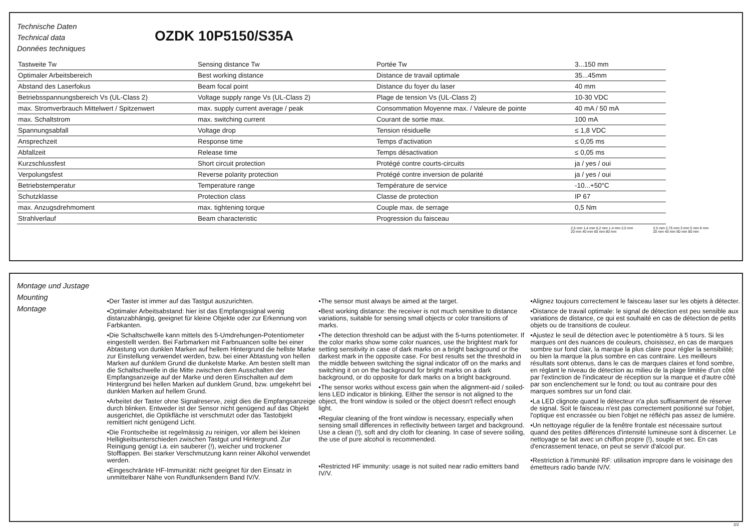Technische Daten
Technical data
Données techniques
OZDK 10P5150/S35A
| Tastweite Tw | Sensing distance Tw | Portée Tw | 3...150 mm |
| Optimaler Arbeitsbereich | Best working distance | Distance de travail optimale | 35...45mm |
| Abstand des Laserfokus | Beam focal point | Distance du foyer du laser | 40 mm |
| Betriebsspannungsbereich Vs (UL-Class 2) | Voltage supply range Vs (UL-Class 2) | Plage de tension Vs (UL-Class 2) | 10-30 VDC |
| max. Stromverbrauch Mittelwert / Spitzenwert | max. supply current average / peak | Consommation Moyenne max. / Valeure de pointe | 40 mA / 50 mA |
| max. Schaltstrom | max. switching current | Courant de sortie max. | 100 mA |
| Spannungsabfall | Voltage drop | Tension résiduelle | ≤ 1,8 VDC |
| Ansprechzeit | Response time | Temps d'activation | ≤ 0,05 ms |
| Abfallzeit | Release time | Temps désactivation | ≤ 0,05 ms |
| Kurzschlussfest | Short circuit protection | Protégé contre courts-circuits | ja / yes / oui |
| Verpolungsfest | Reverse polarity protection | Protégé contre inversion de polarité | ja / yes / oui |
| Betriebstemperatur | Temperature range | Température de service | -10...+50°C |
| Schutzklasse | Protection class | Classe de protection | IP 67 |
| max. Anzugsdrehmoment | max. tightening torque | Couple max. de serrage | 0,5 Nm |
| Strahlverlauf | Beam characteristic | Progression du faisceau | |
2,5 mm 1,4 mm 0,2 mm 1,4 mm 2,5 mm
20 mm 40 mm 60 mm 80 mm
2,5 mm 2,75 mm 3 mm 5 mm 8 mm
20 mm 40 mm 60 mm 80 mm
Montage und Justage
Mounting
Montage
•Der Taster ist immer auf das Tastgut auszurichten.
•Optimaler Arbeitsabstand: hier ist das Empfangssignal wenig distanzabhängig, geeignet für kleine Objekte oder zur Erkennung von Farbkanten.
•Die Schaltschwelle kann mittels des 5-Umdrehungen-Potentiometer eingestellt werden. Bei Farbmarken mit Farbnuancen sollte bei einer Abtastung von dunklen Marken auf hellem Hintergrund die hellste Marke zur Einstellung verwendet werden, bzw. bei einer Abtastung von hellen Marken auf dunklem Grund die dunkelste Marke. Am besten stellt man die Schaltschwelle in die Mitte zwischen dem Ausschalten der Empfangsanzeige auf der Marke und deren Einschalten auf dem Hintergrund bei hellen Marken auf dunklem Grund, bzw. umgekehrt bei dunklen Marken auf hellem Grund.
•Arbeitet der Taster ohne Signalreserve, zeigt dies die Empfangsanzeige durch blinken. Entweder ist der Sensor nicht genügend auf das Objekt ausgerichtet, die Optikfläche ist verschmutzt oder das Tastobjekt remittiert nicht genügend Licht.
•Die Frontscheibe ist regelmässig zu reinigen, vor allem bei kleinen Helligkeitsunterschieden zwischen Tastgut und Hintergrund. Zur Reinigung genügt i.a. ein sauberer (!), weicher und trockener Stofflappen. Bei starker Verschmutzung kann reiner Alkohol verwendet werden.
•Eingeschränkte HF-Immunität: nicht geeignet für den Einsatz in unmittelbarer Nähe von Rundfunksendern Band IV/V.
•The sensor must always be aimed at the target.
•Best working distance: the receiver is not much sensitive to distance variations, suitable for sensing small objects or color transitions of marks.
•The detection threshold can be adjust with the 5-turns potentiometer. If the color marks show some color nuances, use the brightest mark for setting sensitivity in case of dark marks on a bright background or the darkest mark in the opposite case. For best results set the threshold in the middle between switching the signal indicator off on the marks and switching it on on the background for bright marks on a dark background, or do opposite for dark marks on a bright background.
•The sensor works without excess gain when the alignment-aid / soiled-lens LED indicator is blinking. Either the sensor is not aligned to the object, the front window is soiled or the object doesn't reflect enough light.
•Regular cleaning of the front window is necessary, especially when sensing small differences in reflectivity between target and background. Use a clean (!), soft and dry cloth for cleaning. In case of severe soiling, the use of pure alcohol is recommended.
•Restricted HF immunity: usage is not suited near radio emitters band IV/V.
•Alignez toujours correctement le faisceau laser sur les objets à détecter.
•Distance de travail optimale: le signal de détection est peu sensible aux variations de distance, ce qui est souhaité en cas de détection de petits objets ou de transitions de couleur.
•Ajustez le seuil de détection avec le potentiomètre à 5 tours. Si les marques ont des nuances de couleurs, choisissez, en cas de marques sombre sur fond clair, la marque la plus claire pour régler la sensibilité; ou bien la marque la plus sombre en cas contraire. Les meilleurs résultats sont obtenus, dans le cas de marques claires et fond sombre, en réglant le niveau de détection au milieu de la plage limitée d'un côté par l'extinction de l'indicateur de réception sur la marque et d'autre côté par son enclenchement sur le fond; ou tout au contraire pour des marques sombres sur un fond clair.
•La LED clignote quand le détecteur n'a plus suffisamment de réserve de signal. Soit le faisceau n'est pas correctement positionné sur l'objet, l'optique est encrassée ou bien l'objet ne réfléchi pas assez de lumière.
•Un nettoyage régulier de la fenêtre frontale est nécessaire surtout quand des petites différences d'intensité lumineuse sont à discerner. Le nettoyage se fait avec un chiffon propre (!), souple et sec. En cas d'encrassement tenace, on peut se servir d'alcool pur.
•Restriction à l'immunité RF: utilisation impropre dans le voisinage des émetteurs radio bande IV/V.
2/2